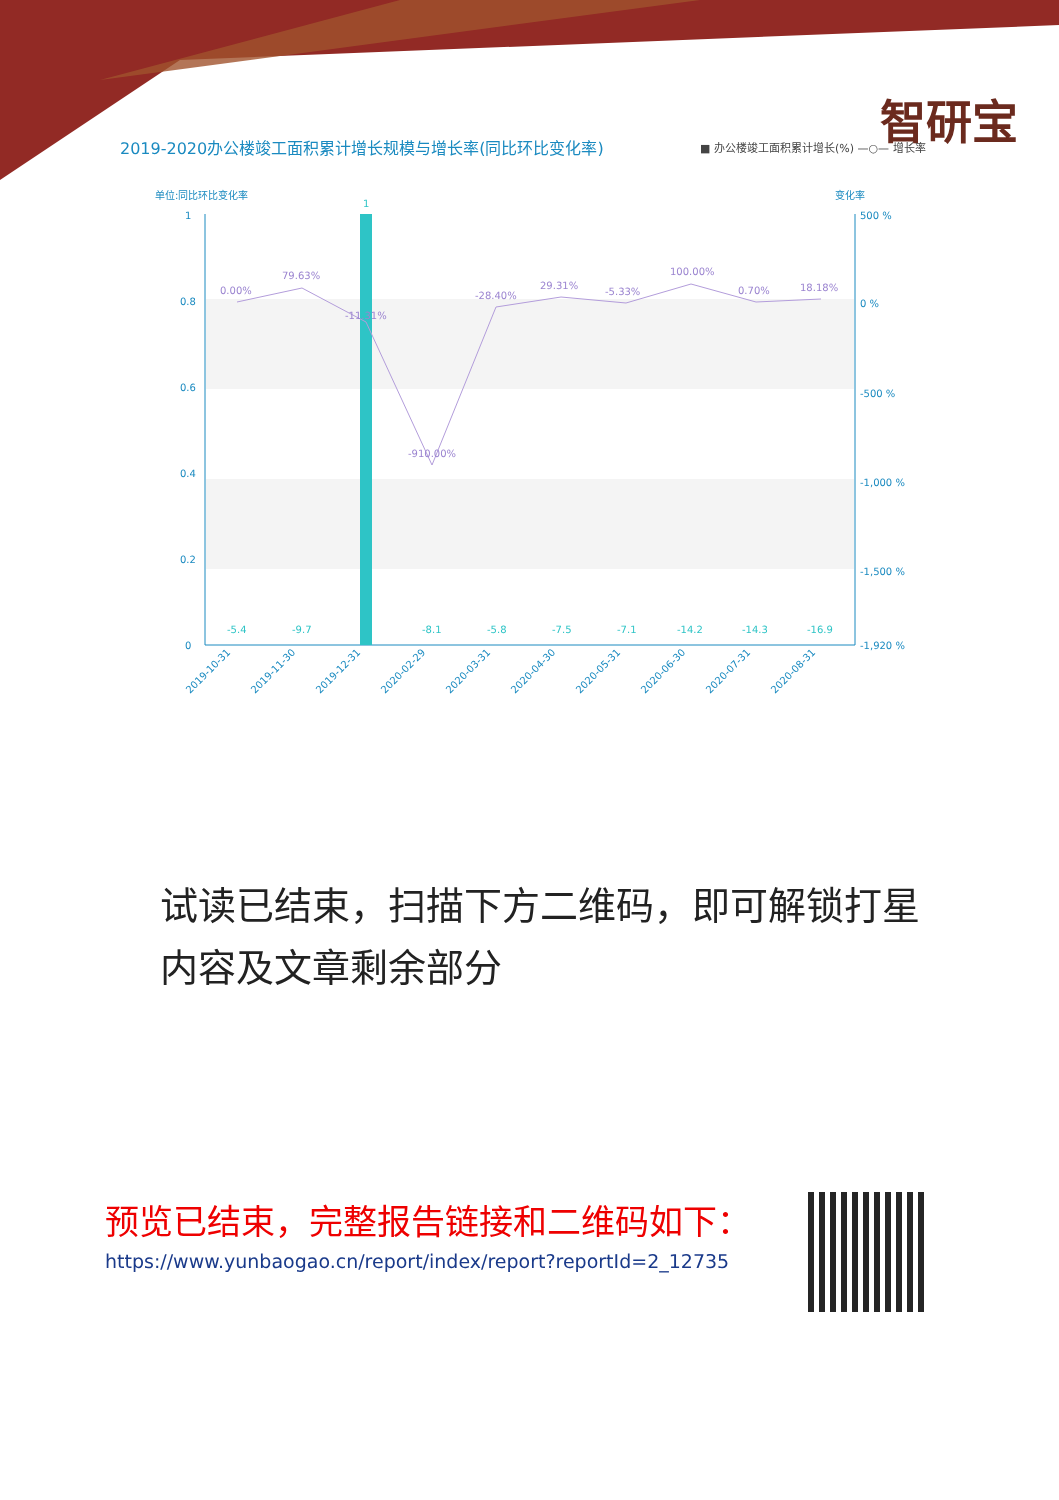智研宝
2019-2020办公楼竣工面积累计增长规模与增长率(同比环比变化率)
■ 办公楼竣工面积累计增长(%) —○— 增长率
单位:同比环比变化率
变化率
1
0.8
0.6
0.4
0.2
0
500 %
0 %
-500 %
-1,000 %
-1,500 %
-1,920 %
1
0.00%
79.63%
-11.31%
-910.00%
-28.40%
29.31%
-5.33%
100.00%
0.70%
18.18%
-5.4
-9.7
-8.1
-5.8
-7.5
-7.1
-14.2
-14.3
-16.9
2019-10-31
2019-11-30
2019-12-31
2020-02-29
2020-03-31
2020-04-30
2020-05-31
2020-06-30
2020-07-31
2020-08-31
试读已结束，扫描下方二维码，即可解锁打星内容及文章剩余部分
预览已结束，完整报告链接和二维码如下：
https://www.yunbaogao.cn/report/index/report?reportId=2_12735